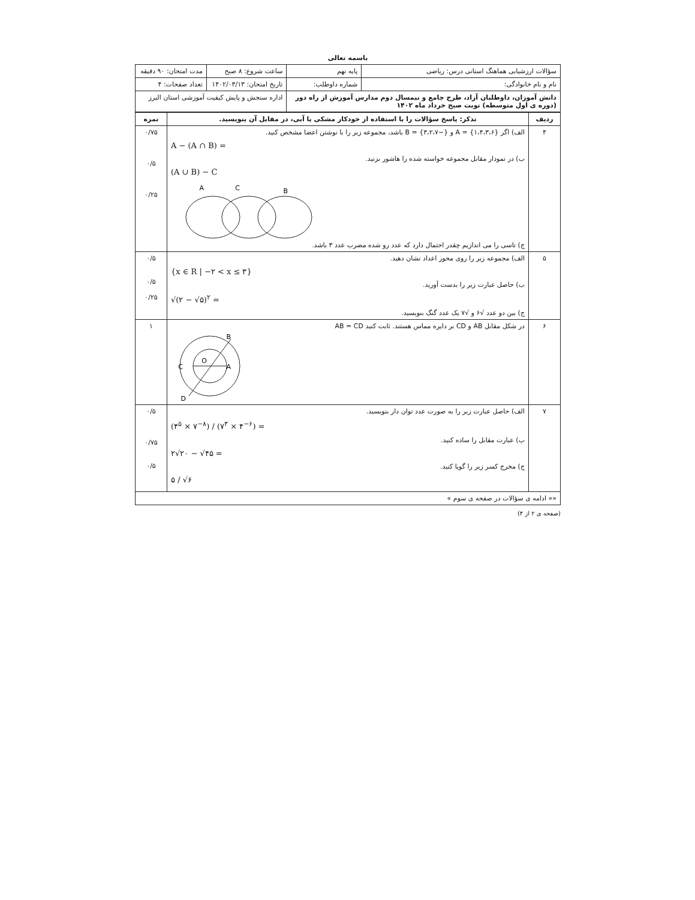باسمه تعالی
| سؤالات ارزشیابی هماهنگ استانی درس: ریاضی | | پایه نهم | ساعت شروع: ۸ صبح | مدت امتحان: ۹۰ دقیقه |
| نام و نام خانوادگی: | شماره داوطلب: | | تاریخ امتحان: ۱۴۰۲/۰۳/۱۳ | تعداد صفحات: ۴ |
| دانش آموزان، داوطلبان آزاد، طرح جامع و نیمسال دوم مدارس آموزش از راه دور (دوره ی اول متوسطه) نوبت صبح خرداد ماه ۱۴۰۲ | | | اداره سنجش و پایش کیفیت آموزشی استان البرز | |
| ردیف | تذکر: پاسخ سؤالات را با استفاده از خودکار مشکی یا آبی، در مقابل آن بنویسید. | نمره |
| --- | --- | --- |
| ۴ | الف) اگر A = {۱،۴،۳،۶} و B = {۳،۲،۷−} باشد، مجموعه زیر را با نوشتن اعضا مشخص کنید. A − (A ∩ B) = ب) در نمودار مقابل مجموعه خواسته شده را هاشور بزنید. (A ∪ B) − C A C B ج) تاسی را می اندازیم چقدر احتمال دارد که عدد رو شده مضرب عدد ۳ باشد. | ۰/۷۵ ۰/۵ ۰/۲۵ |
| ۵ | الف) مجموعه زیر را روی محور اعداد نشان دهید. {x ∈ R / −۲ < x ≤ ۳} ب) حاصل عبارت زیر را بدست آورید. √(۲ − √۵)<sup>۲</sup> = ج) بین دو عدد √۶ و √۷ یک عدد گنگ بنویسید. | ۰/۵ ۰/۵ ۰/۲۵ |
| ۶ | در شکل مقابل AB و CD بر دایره مماس هستند. ثابت کنید AB = CD B C O A D | ۱ |
| ۷ | الف) حاصل عبارت زیر را به صورت عدد توان دار بنویسید. (۴<sup>۵</sup> × ۷<sup>−۸</sup>) / (۷<sup>۳</sup> × ۴<sup>−۶</sup>) = ب) عبارت مقابل را ساده کنید. ۲√۲۰ − √۴۵ = ج) مخرج کسر زیر را گویا کنید. ۵ / √۶ | ۰/۵ ۰/۷۵ ۰/۵ |
| «« ادامه ی سؤالات در صفحه ی سوم » | | |
(صفحه ی ۲ از ۴)